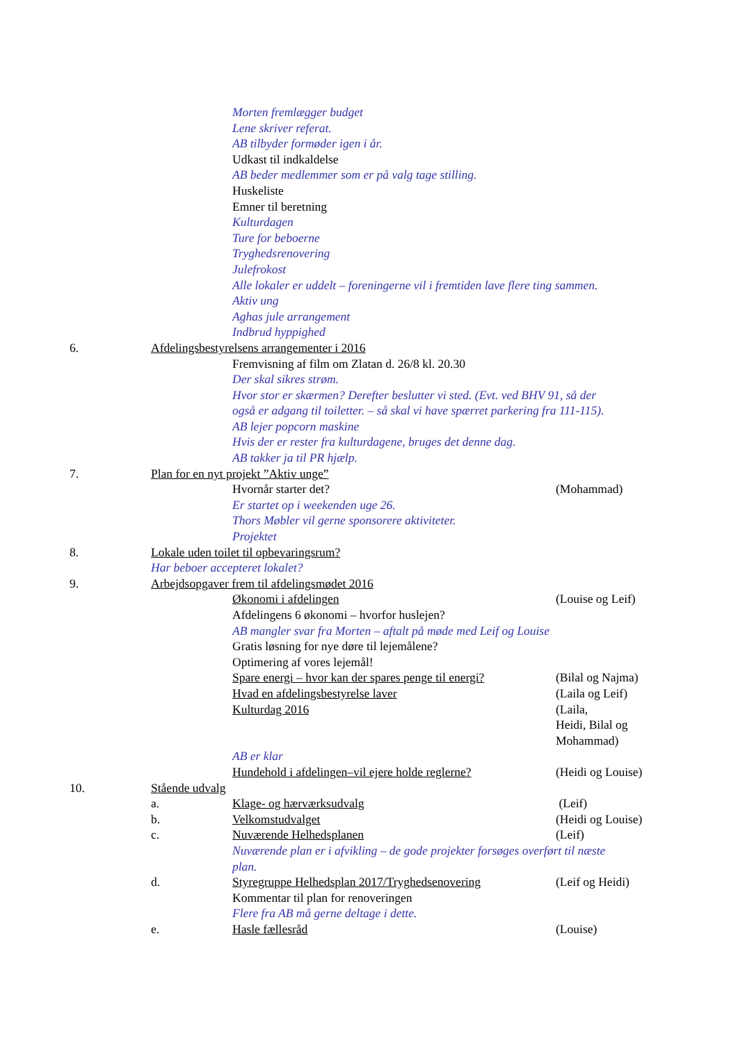Morten fremlægger budget
Lene skriver referat.
AB tilbyder formøder igen i år.
Udkast til indkaldelse
AB beder medlemmer som er på valg tage stilling.
Huskeliste
Emner til beretning
Kulturdagen
Ture for beboerne
Tryghedsrenovering
Julefrokost
Alle lokaler er uddelt – foreningerne vil i fremtiden lave flere ting sammen.
Aktiv ung
Aghas jule arrangement
Indbrud hyppighed
6. Afdelingsbestyrelsens arrangementer i 2016
Fremvisning af film om Zlatan d. 26/8 kl. 20.30
Der skal sikres strøm.
Hvor stor er skærmen? Derefter beslutter vi sted. (Evt. ved BHV 91, så der
også er adgang til toiletter. – så skal vi have spærret parkering fra 111-115).
AB lejer popcorn maskine
Hvis der er rester fra kulturdagene, bruges det denne dag.
AB takker ja til PR hjælp.
7. Plan for en nyt projekt ”Aktiv unge”
Hvornår starter det? (Mohammad)
Er startet op i weekenden uge 26.
Thors Møbler vil gerne sponsorere aktiviteter.
Projektet
8. Lokale uden toilet til opbevaringsrum?
Har beboer accepteret lokalet?
9. Arbejdsopgaver frem til afdelingsmødet 2016
Økonomi i afdelingen (Louise og Leif)
Afdelingens 6 økonomi – hvorfor huslejen?
AB mangler svar fra Morten – aftalt på møde med Leif og Louise
Gratis løsning for nye døre til lejemålene?
Optimering af vores lejemål!
Spare energi – hvor kan der spares penge til energi? (Bilal og Najma)
Hvad en afdelingsbestyrelse laver (Laila og Leif)
Kulturdag 2016 (Laila,
Heidi, Bilal og
Mohammad)
AB er klar
Hundehold i afdelingen–vil ejere holde reglerne? (Heidi og Louise)
10. Stående udvalg
a. Klage- og hærværksudvalg (Leif)
b. Velkomstudvalget (Heidi og Louise)
c. Nuværende Helhedsplanen (Leif)
Nuværende plan er i afvikling – de gode projekter forsøges overført til næste
plan.
d. Styregruppe Helhedsplan 2017/Tryghedsenovering (Leif og Heidi)
Kommentar til plan for renoveringen
Flere fra AB må gerne deltage i dette.
e. Hasle fællesråd (Louise)